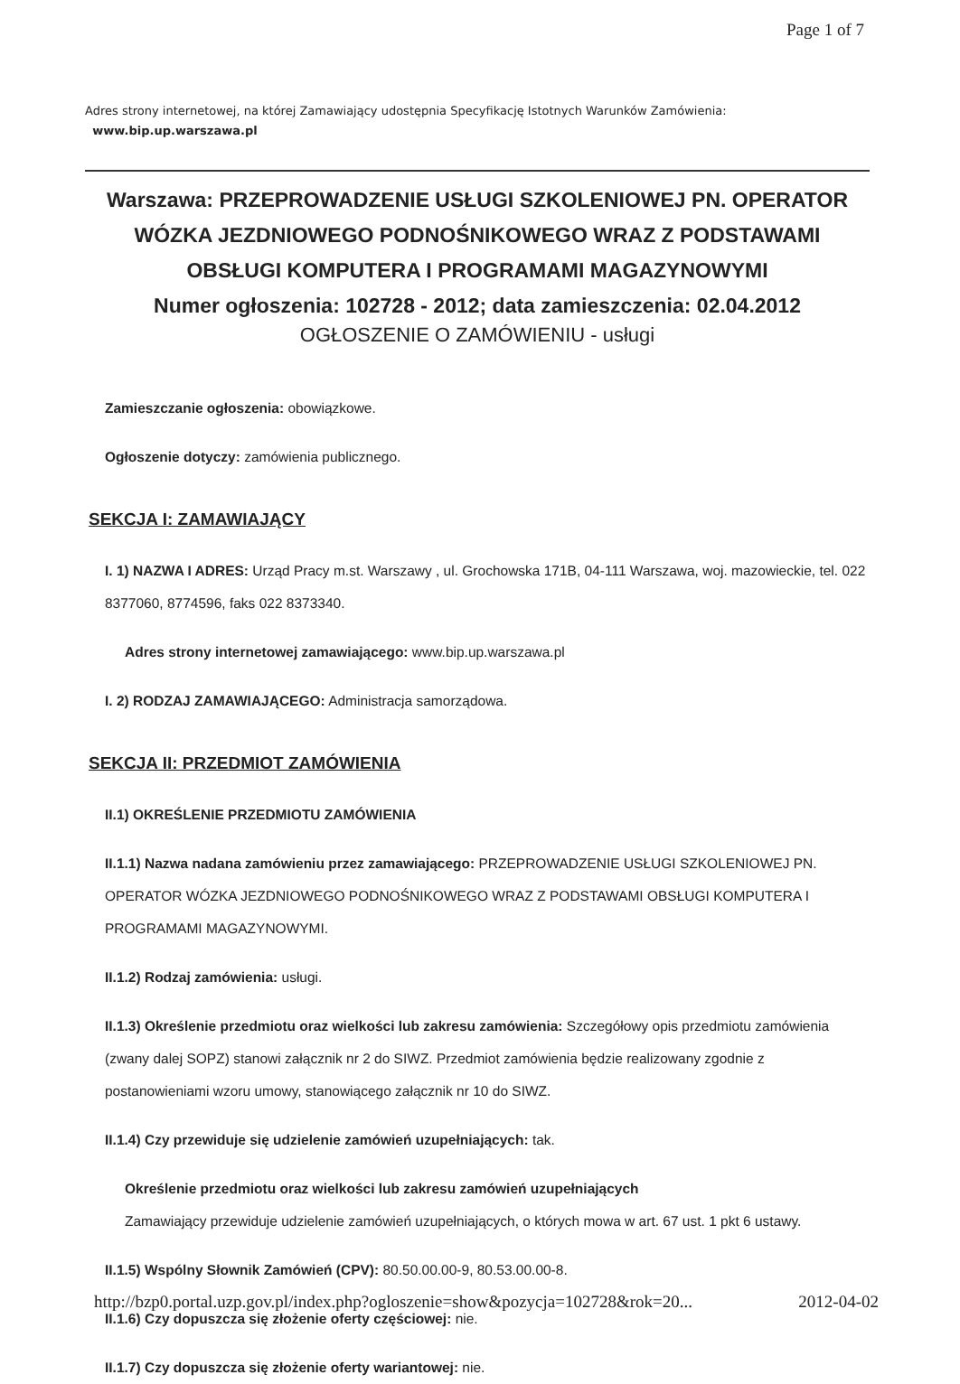Page 1 of 7
Adres strony internetowej, na której Zamawiający udostępnia Specyfikację Istotnych Warunków Zamówienia:
www.bip.up.warszawa.pl
Warszawa: PRZEPROWADZENIE USŁUGI SZKOLENIOWEJ PN. OPERATOR WÓZKA JEZDNIOWEGO PODNOŚNIKOWEGO WRAZ Z PODSTAWAMI OBSŁUGI KOMPUTERA I PROGRAMAMI MAGAZYNOWYMI
Numer ogłoszenia: 102728 - 2012; data zamieszczenia: 02.04.2012
OGŁOSZENIE O ZAMÓWIENIU - usługi
Zamieszczanie ogłoszenia: obowiązkowe.
Ogłoszenie dotyczy: zamówienia publicznego.
SEKCJA I: ZAMAWIAJĄCY
I. 1) NAZWA I ADRES: Urząd Pracy m.st. Warszawy , ul. Grochowska 171B, 04-111 Warszawa, woj. mazowieckie, tel. 022 8377060, 8774596, faks 022 8373340.
Adres strony internetowej zamawiającego: www.bip.up.warszawa.pl
I. 2) RODZAJ ZAMAWIAJĄCEGO: Administracja samorządowa.
SEKCJA II: PRZEDMIOT ZAMÓWIENIA
II.1) OKREŚLENIE PRZEDMIOTU ZAMÓWIENIA
II.1.1) Nazwa nadana zamówieniu przez zamawiającego: PRZEPROWADZENIE USŁUGI SZKOLENIOWEJ PN. OPERATOR WÓZKA JEZDNIOWEGO PODNOŚNIKOWEGO WRAZ Z PODSTAWAMI OBSŁUGI KOMPUTERA I PROGRAMAMI MAGAZYNOWYMI.
II.1.2) Rodzaj zamówienia: usługi.
II.1.3) Określenie przedmiotu oraz wielkości lub zakresu zamówienia: Szczegółowy opis przedmiotu zamówienia (zwany dalej SOPZ) stanowi załącznik nr 2 do SIWZ. Przedmiot zamówienia będzie realizowany zgodnie z postanowieniami wzoru umowy, stanowiącego załącznik nr 10 do SIWZ.
II.1.4) Czy przewiduje się udzielenie zamówień uzupełniających: tak.
Określenie przedmiotu oraz wielkości lub zakresu zamówień uzupełniających
Zamawiający przewiduje udzielenie zamówień uzupełniających, o których mowa w art. 67 ust. 1 pkt 6 ustawy.
II.1.5) Wspólny Słownik Zamówień (CPV): 80.50.00.00-9, 80.53.00.00-8.
II.1.6) Czy dopuszcza się złożenie oferty częściowej: nie.
II.1.7) Czy dopuszcza się złożenie oferty wariantowej: nie.
http://bzp0.portal.uzp.gov.pl/index.php?ogloszenie=show&pozycja=102728&rok=20... 2012-04-02